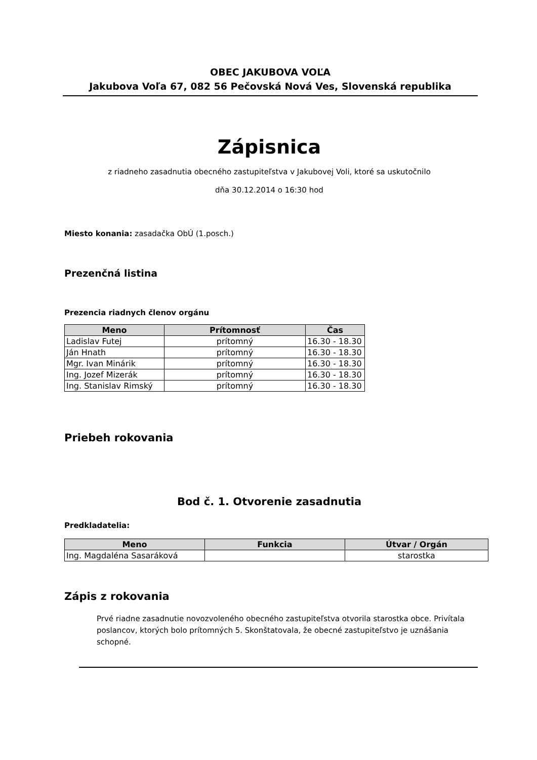OBEC JAKUBOVA VOĽA
Jakubova Voľa 67, 082 56 Pečovská Nová Ves, Slovenská republika
Zápisnica
z riadneho zasadnutia obecného zastupiteľstva v Jakubovej Voli, ktoré sa uskutočnilo
dňa 30.12.2014 o 16:30 hod
Miesto konania: zasadačka ObÚ (1.posch.)
Prezenčná listina
Prezencia riadnych členov orgánu
| Meno | Prítomnosť | Čas |
| --- | --- | --- |
| Ladislav Futej | prítomný | 16.30 - 18.30 |
| Ján Hnath | prítomný | 16.30 - 18.30 |
| Mgr. Ivan Minárik | prítomný | 16.30 - 18.30 |
| Ing. Jozef Mizerák | prítomný | 16.30 - 18.30 |
| Ing. Stanislav Rimský | prítomný | 16.30 - 18.30 |
Priebeh rokovania
Bod č. 1. Otvorenie zasadnutia
Predkladatelia:
| Meno | Funkcia | Útvar / Orgán |
| --- | --- | --- |
| Ing. Magdaléna Sasaráková | | starostka |
Zápis z rokovania
Prvé riadne zasadnutie novozvoleného obecného zastupiteľstva otvorila starostka obce. Privítala poslancov, ktorých bolo prítomných 5. Skonštatovala, že obecné zastupiteľstvo je uznášania schopné.